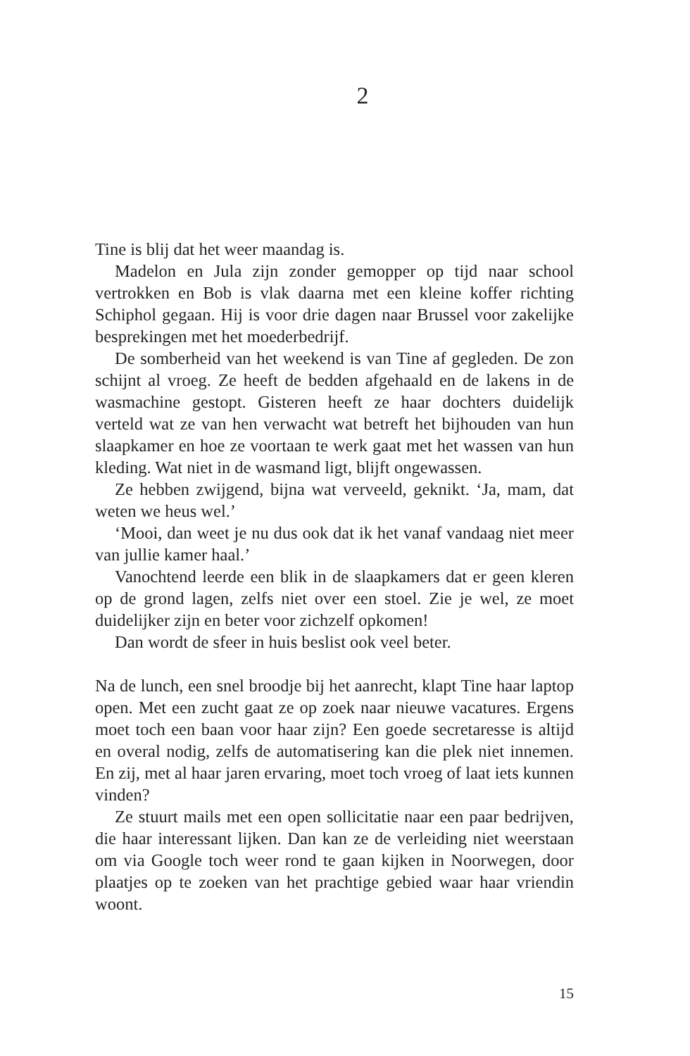2
Tine is blij dat het weer maandag is.
Madelon en Jula zijn zonder gemopper op tijd naar school vertrokken en Bob is vlak daarna met een kleine koffer richting Schiphol gegaan. Hij is voor drie dagen naar Brussel voor zakelijke besprekingen met het moederbedrijf.
De somberheid van het weekend is van Tine af gegleden. De zon schijnt al vroeg. Ze heeft de bedden afgehaald en de lakens in de wasmachine gestopt. Gisteren heeft ze haar dochters duidelijk verteld wat ze van hen verwacht wat betreft het bijhouden van hun slaapkamer en hoe ze voortaan te werk gaat met het wassen van hun kleding. Wat niet in de wasmand ligt, blijft ongewassen.
Ze hebben zwijgend, bijna wat verveeld, geknikt. ‘Ja, mam, dat weten we heus wel.’
‘Mooi, dan weet je nu dus ook dat ik het vanaf vandaag niet meer van jullie kamer haal.’
Vanochtend leerde een blik in de slaapkamers dat er geen kleren op de grond lagen, zelfs niet over een stoel. Zie je wel, ze moet duidelijker zijn en beter voor zichzelf opkomen!
Dan wordt de sfeer in huis beslist ook veel beter.
Na de lunch, een snel broodje bij het aanrecht, klapt Tine haar laptop open. Met een zucht gaat ze op zoek naar nieuwe vacatures. Ergens moet toch een baan voor haar zijn? Een goede secretaresse is altijd en overal nodig, zelfs de automatisering kan die plek niet innemen. En zij, met al haar jaren ervaring, moet toch vroeg of laat iets kunnen vinden?
Ze stuurt mails met een open sollicitatie naar een paar bedrijven, die haar interessant lijken. Dan kan ze de verleiding niet weerstaan om via Google toch weer rond te gaan kijken in Noorwegen, door plaatjes op te zoeken van het prachtige gebied waar haar vriendin woont.
15